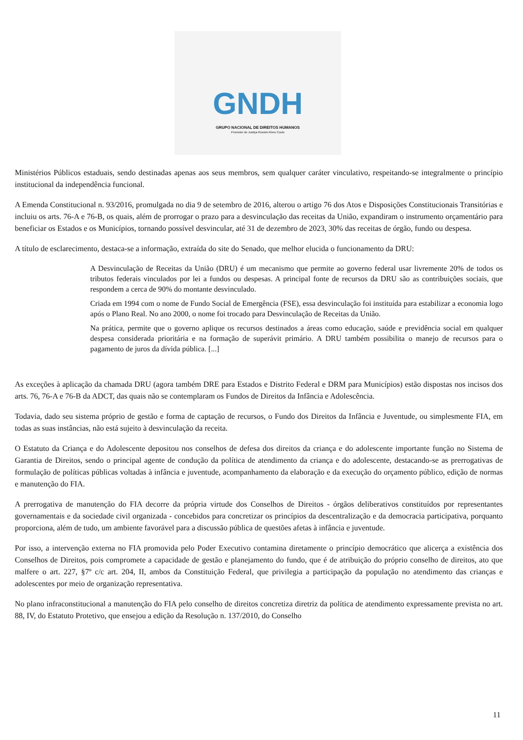GNDH
GRUPO NACIONAL DE DIREITOS HUMANOS
Promotor de Justiça Rossini Alves Couto
Ministérios Públicos estaduais, sendo destinadas apenas aos seus membros, sem qualquer caráter vinculativo, respeitando-se integralmente o princípio institucional da independência funcional.
A Emenda Constitucional n. 93/2016, promulgada no dia 9 de setembro de 2016, alterou o artigo 76 dos Atos e Disposições Constitucionais Transitórias e incluiu os arts. 76-A e 76-B, os quais, além de prorrogar o prazo para a desvinculação das receitas da União, expandiram o instrumento orçamentário para beneficiar os Estados e os Municípios, tornando possível desvincular, até 31 de dezembro de 2023, 30% das receitas de órgão, fundo ou despesa.
A título de esclarecimento, destaca-se a informação, extraída do site do Senado, que melhor elucida o funcionamento da DRU:
A Desvinculação de Receitas da União (DRU) é um mecanismo que permite ao governo federal usar livremente 20% de todos os tributos federais vinculados por lei a fundos ou despesas. A principal fonte de recursos da DRU são as contribuições sociais, que respondem a cerca de 90% do montante desvinculado.
Criada em 1994 com o nome de Fundo Social de Emergência (FSE), essa desvinculação foi instituída para estabilizar a economia logo após o Plano Real. No ano 2000, o nome foi trocado para Desvinculação de Receitas da União.
Na prática, permite que o governo aplique os recursos destinados a áreas como educação, saúde e previdência social em qualquer despesa considerada prioritária e na formação de superávit primário. A DRU também possibilita o manejo de recursos para o pagamento de juros da dívida pública. [...]
As exceções à aplicação da chamada DRU (agora também DRE para Estados e Distrito Federal e DRM para Municípios) estão dispostas nos incisos dos arts. 76, 76-A e 76-B da ADCT, das quais não se contemplaram os Fundos de Direitos da Infância e Adolescência.
Todavia, dado seu sistema próprio de gestão e forma de captação de recursos, o Fundo dos Direitos da Infância e Juventude, ou simplesmente FIA, em todas as suas instâncias, não está sujeito à desvinculação da receita.
O Estatuto da Criança e do Adolescente depositou nos conselhos de defesa dos direitos da criança e do adolescente importante função no Sistema de Garantia de Direitos, sendo o principal agente de condução da política de atendimento da criança e do adolescente, destacando-se as prerrogativas de formulação de políticas públicas voltadas à infância e juventude, acompanhamento da elaboração e da execução do orçamento público, edição de normas e manutenção do FIA.
A prerrogativa de manutenção do FIA decorre da própria virtude dos Conselhos de Direitos - órgãos deliberativos constituídos por representantes governamentais e da sociedade civil organizada - concebidos para concretizar os princípios da descentralização e da democracia participativa, porquanto proporciona, além de tudo, um ambiente favorável para a discussão pública de questões afetas à infância e juventude.
Por isso, a intervenção externa no FIA promovida pelo Poder Executivo contamina diretamente o princípio democrático que alicerça a existência dos Conselhos de Direitos, pois compromete a capacidade de gestão e planejamento do fundo, que é de atribuição do próprio conselho de direitos, ato que malfere o art. 227, §7º c/c art. 204, II, ambos da Constituição Federal, que privilegia a participação da população no atendimento das crianças e adolescentes por meio de organização representativa.
No plano infraconstitucional a manutenção do FIA pelo conselho de direitos concretiza diretriz da política de atendimento expressamente prevista no art. 88, IV, do Estatuto Protetivo, que ensejou a edição da Resolução n. 137/2010, do Conselho
11